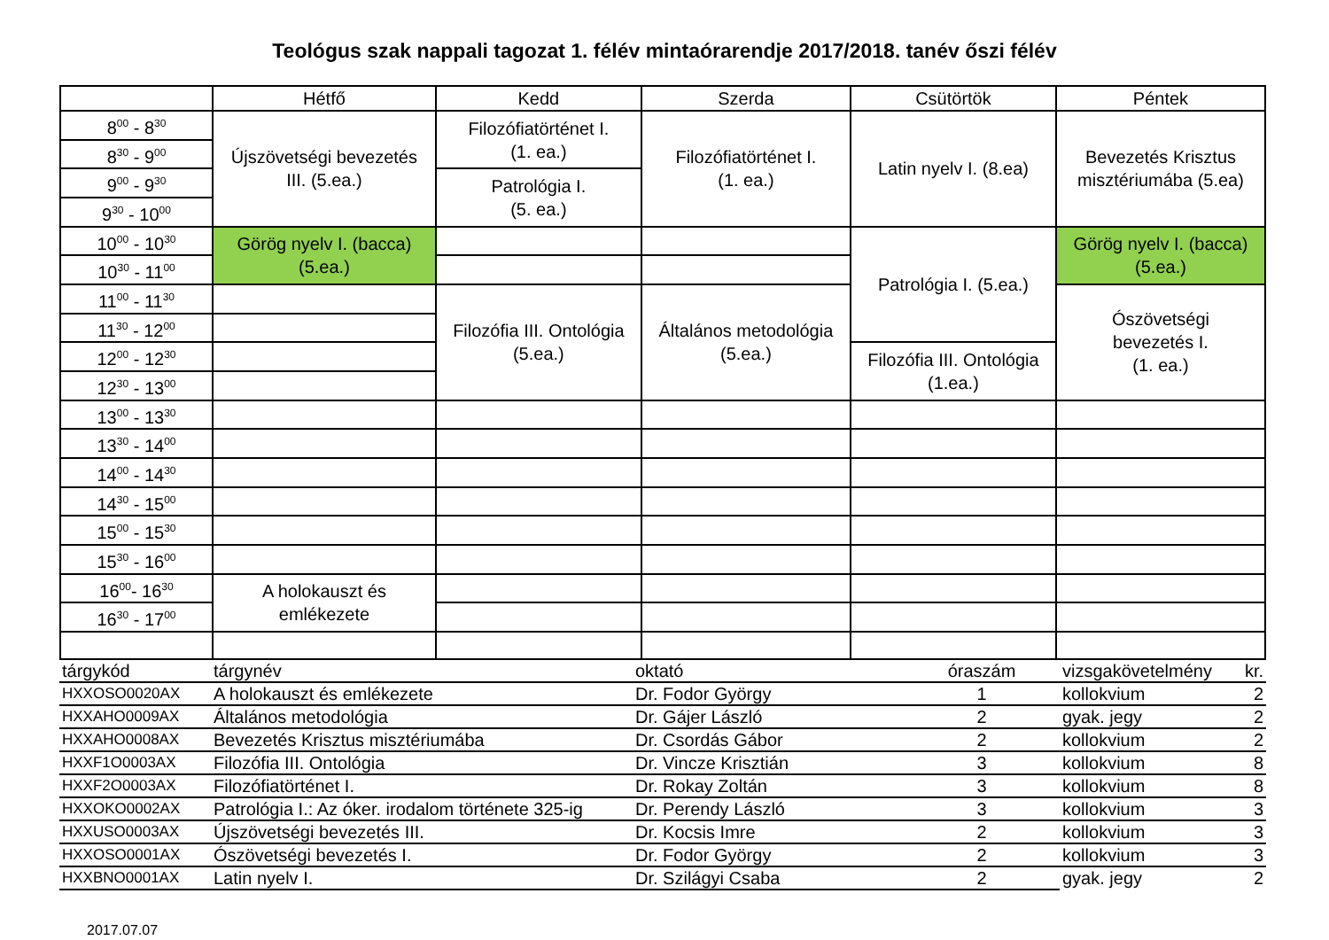Teológus szak nappali tagozat 1. félév mintaórarendje 2017/2018. tanév őszi félév
| | Hétfő | Kedd | Szerda | Csütörtök | Péntek |
| --- | --- | --- | --- | --- | --- |
| 8<sup>00</sup> - 8<sup>30</sup> | Újszövetségi bevezetés III. (5.ea.) | Filozófiatörténet I. (1. ea.) | Filozófiatörténet I. (1. ea.) | Latin nyelv I. (8.ea) | Bevezetés Krisztus misztériumába (5.ea) |
| 8<sup>30</sup> - 9<sup>00</sup> | | | | | |
| 9<sup>00</sup> - 9<sup>30</sup> | | Patrológia I. (5. ea.) | | | |
| 9<sup>30</sup> - 10<sup>00</sup> | | | | | |
| 10<sup>00</sup> - 10<sup>30</sup> | Görög nyelv I. (bacca) (5.ea.) | | | Patrológia I. (5.ea.) | Görög nyelv I. (bacca) (5.ea.) |
| 10<sup>30</sup> - 11<sup>00</sup> | | | | | |
| 11<sup>00</sup> - 11<sup>30</sup> | | Filozófia III. Ontológia (5.ea.) | Általános metodológia (5.ea.) | | Ószövetségi bevezetés I. (1. ea.) |
| 11<sup>30</sup> - 12<sup>00</sup> | | | | | |
| 12<sup>00</sup> - 12<sup>30</sup> | | | | Filozófia III. Ontológia (1.ea.) | |
| 12<sup>30</sup> - 13<sup>00</sup> | | | | | |
| 13<sup>00</sup> - 13<sup>30</sup> | | | | | |
| 13<sup>30</sup> - 14<sup>00</sup> | | | | | |
| 14<sup>00</sup> - 14<sup>30</sup> | | | | | |
| 14<sup>30</sup> - 15<sup>00</sup> | | | | | |
| 15<sup>00</sup> - 15<sup>30</sup> | | | | | |
| 15<sup>30</sup> - 16<sup>00</sup> | | | | | |
| 16<sup>00</sup>- 16<sup>30</sup> | A holokauszt és emlékezete | | | | |
| 16<sup>30</sup> - 17<sup>00</sup> | | | | | |
| tárgykód | tárgynév | oktató | óraszám | vizsgakövetelmény | kr. |
| HXXOSO0020AX | A holokauszt és emlékezete | Dr. Fodor György | 1 | kollokvium | 2 |
| HXXAHO0009AX | Általános metodológia | Dr. Gájer László | 2 | gyak. jegy | 2 |
| HXXAHO0008AX | Bevezetés Krisztus misztériumába | Dr. Csordás Gábor | 2 | kollokvium | 2 |
| HXXF1O0003AX | Filozófia III. Ontológia | Dr. Vincze Krisztián | 3 | kollokvium | 8 |
| HXXF2O0003AX | Filozófiatörténet I. | Dr. Rokay Zoltán | 3 | kollokvium | 8 |
| HXXOKO0002AX | Patrológia I.: Az óker. irodalom története 325-ig | Dr. Perendy László | 3 | kollokvium | 3 |
| HXXUSO0003AX | Újszövetségi bevezetés III. | Dr. Kocsis Imre | 2 | kollokvium | 3 |
| HXXOSO0001AX | Ószövetségi bevezetés I. | Dr. Fodor György | 2 | kollokvium | 3 |
| HXXBNO0001AX | Latin nyelv I. | Dr. Szilágyi Csaba | 2 | gyak. jegy | 2 |
2017.07.07